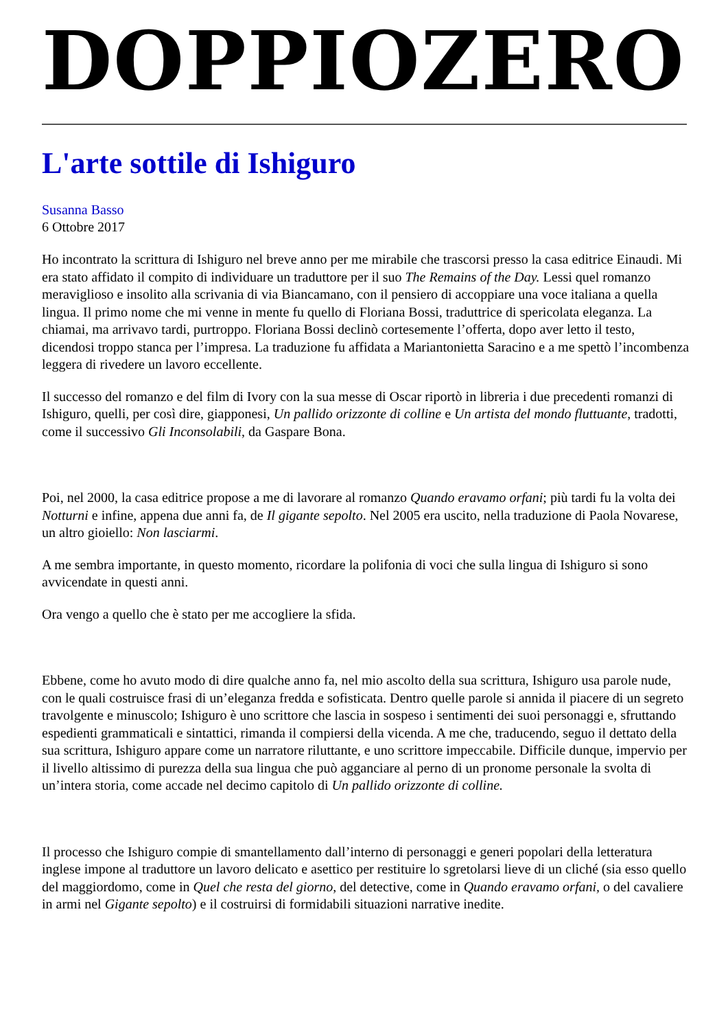DOPPIOZERO
L'arte sottile di Ishiguro
Susanna Basso
6 Ottobre 2017
Ho incontrato la scrittura di Ishiguro nel breve anno per me mirabile che trascorsi presso la casa editrice Einaudi. Mi era stato affidato il compito di individuare un traduttore per il suo The Remains of the Day. Lessi quel romanzo meraviglioso e insolito alla scrivania di via Biancamano, con il pensiero di accoppiare una voce italiana a quella lingua. Il primo nome che mi venne in mente fu quello di Floriana Bossi, traduttrice di spericolata eleganza. La chiamai, ma arrivavo tardi, purtroppo. Floriana Bossi declinò cortesemente l’offerta, dopo aver letto il testo, dicendosi troppo stanca per l’impresa. La traduzione fu affidata a Mariantonietta Saracino e a me spettò l’incombenza leggera di rivedere un lavoro eccellente.
Il successo del romanzo e del film di Ivory con la sua messe di Oscar riportò in libreria i due precedenti romanzi di Ishiguro, quelli, per così dire, giapponesi, Un pallido orizzonte di colline e Un artista del mondo fluttuante, tradotti, come il successivo Gli Inconsolabili, da Gaspare Bona.
Poi, nel 2000, la casa editrice propose a me di lavorare al romanzo Quando eravamo orfani; più tardi fu la volta dei Notturni e infine, appena due anni fa, de Il gigante sepolto. Nel 2005 era uscito, nella traduzione di Paola Novarese, un altro gioiello: Non lasciarmi.
A me sembra importante, in questo momento, ricordare la polifonia di voci che sulla lingua di Ishiguro si sono avvicendate in questi anni.
Ora vengo a quello che è stato per me accogliere la sfida.
Ebbene, come ho avuto modo di dire qualche anno fa, nel mio ascolto della sua scrittura, Ishiguro usa parole nude, con le quali costruisce frasi di un’eleganza fredda e sofisticata. Dentro quelle parole si annida il piacere di un segreto travolgente e minuscolo; Ishiguro è uno scrittore che lascia in sospeso i sentimenti dei suoi personaggi e, sfruttando espedienti grammaticali e sintattici, rimanda il compiersi della vicenda. A me che, traducendo, seguo il dettato della sua scrittura, Ishiguro appare come un narratore riluttante, e uno scrittore impeccabile. Difficile dunque, impervio per il livello altissimo di purezza della sua lingua che può agganciare al perno di un pronome personale la svolta di un’intera storia, come accade nel decimo capitolo di Un pallido orizzonte di colline.
Il processo che Ishiguro compie di smantellamento dall’interno di personaggi e generi popolari della letteratura inglese impone al traduttore un lavoro delicato e asettico per restituire lo sgretolarsi lieve di un cliché (sia esso quello del maggiordomo, come in Quel che resta del giorno, del detective, come in Quando eravamo orfani, o del cavaliere in armi nel Gigante sepolto) e il costruirsi di formidabili situazioni narrative inedite.